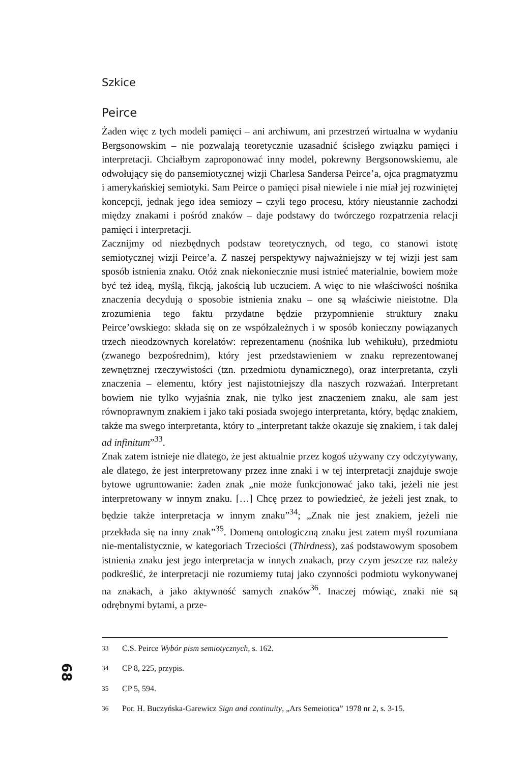Szkice
Peirce
Żaden więc z tych modeli pamięci – ani archiwum, ani przestrzeń wirtualna w wydaniu Bergsonowskim – nie pozwalają teoretycznie uzasadnić ścisłego związku pamięci i interpretacji. Chciałbym zaproponować inny model, pokrewny Bergsonowskiemu, ale odwołujący się do pansemiotycznej wizji Charlesa Sandersa Peirce’a, ojca pragmatyzmu i amerykańskiej semiotyki. Sam Peirce o pamięci pisał niewiele i nie miał jej rozwiniętej koncepcji, jednak jego idea semiozy – czyli tego procesu, który nieustannie zachodzi między znakami i pośród znaków – daje podstawy do twórczego rozpatrzenia relacji pamięci i interpretacji.
Zacznijmy od niezbędnych podstaw teoretycznych, od tego, co stanowi istotę semiotycznej wizji Peirce’a. Z naszej perspektywy najważniejszy w tej wizji jest sam sposób istnienia znaku. Otóż znak niekoniecznie musi istnieć materialnie, bowiem może być też ideą, myślą, fikcją, jakością lub uczuciem. A więc to nie właściwości nośnika znaczenia decydują o sposobie istnienia znaku – one są właściwie nieistotne. Dla zrozumienia tego faktu przydatne będzie przypomnienie struktury znaku Peirce’owskiego: składa się on ze współzależnych i w sposób konieczny powiązanych trzech nieodzownych korelatów: reprezentamenu (nośnika lub wehikułu), przedmiotu (zwanego bezpośrednim), który jest przedstawieniem w znaku reprezentowanej zewnętrznej rzeczywistości (tzn. przedmiotu dynamicznego), oraz interpretanta, czyli znaczenia – elementu, który jest najistotniejszy dla naszych rozważań. Interpretant bowiem nie tylko wyjaśnia znak, nie tylko jest znaczeniem znaku, ale sam jest równoprawnym znakiem i jako taki posiada swojego interpretanta, który, będąc znakiem, także ma swego interpretanta, który to „interpretant także okazuje się znakiem, i tak dalej ad infinitum”<sup>33</sup>.
Znak zatem istnieje nie dlatego, że jest aktualnie przez kogoś używany czy odczytywany, ale dlatego, że jest interpretowany przez inne znaki i w tej interpretacji znajduje swoje bytowe ugruntowanie: żaden znak „nie może funkcjonować jako taki, jeżeli nie jest interpretowany w innym znaku. […] Chcę przez to powiedzieć, że jeżeli jest znak, to będzie także interpretacja w innym znaku”<sup>34</sup>; „Znak nie jest znakiem, jeżeli nie przekłada się na inny znak”<sup>35</sup>. Domeną ontologiczną znaku jest zatem myśl rozumiana nie-mentalistycznie, w kategoriach Trzeciości (Thirdness), zaś podstawowym sposobem istnienia znaku jest jego interpretacja w innych znakach, przy czym jeszcze raz należy podkreślić, że interpretacji nie rozumiemy tutaj jako czynności podmiotu wykonywanej na znakach, a jako aktywność samych znaków<sup>36</sup>. Inaczej mówiąc, znaki nie są odrębnymi bytami, a prze-
<sup>33</sup> C.S. Peirce Wybór pism semiotycznych, s. 162.
<sup>34</sup> CP 8, 225, przypis.
<sup>35</sup> CP 5, 594.
<sup>36</sup> Por. H. Buczyńska-Garewicz Sign and continuity, „Ars Semeiotica” 1978 nr 2, s. 3-15.
68